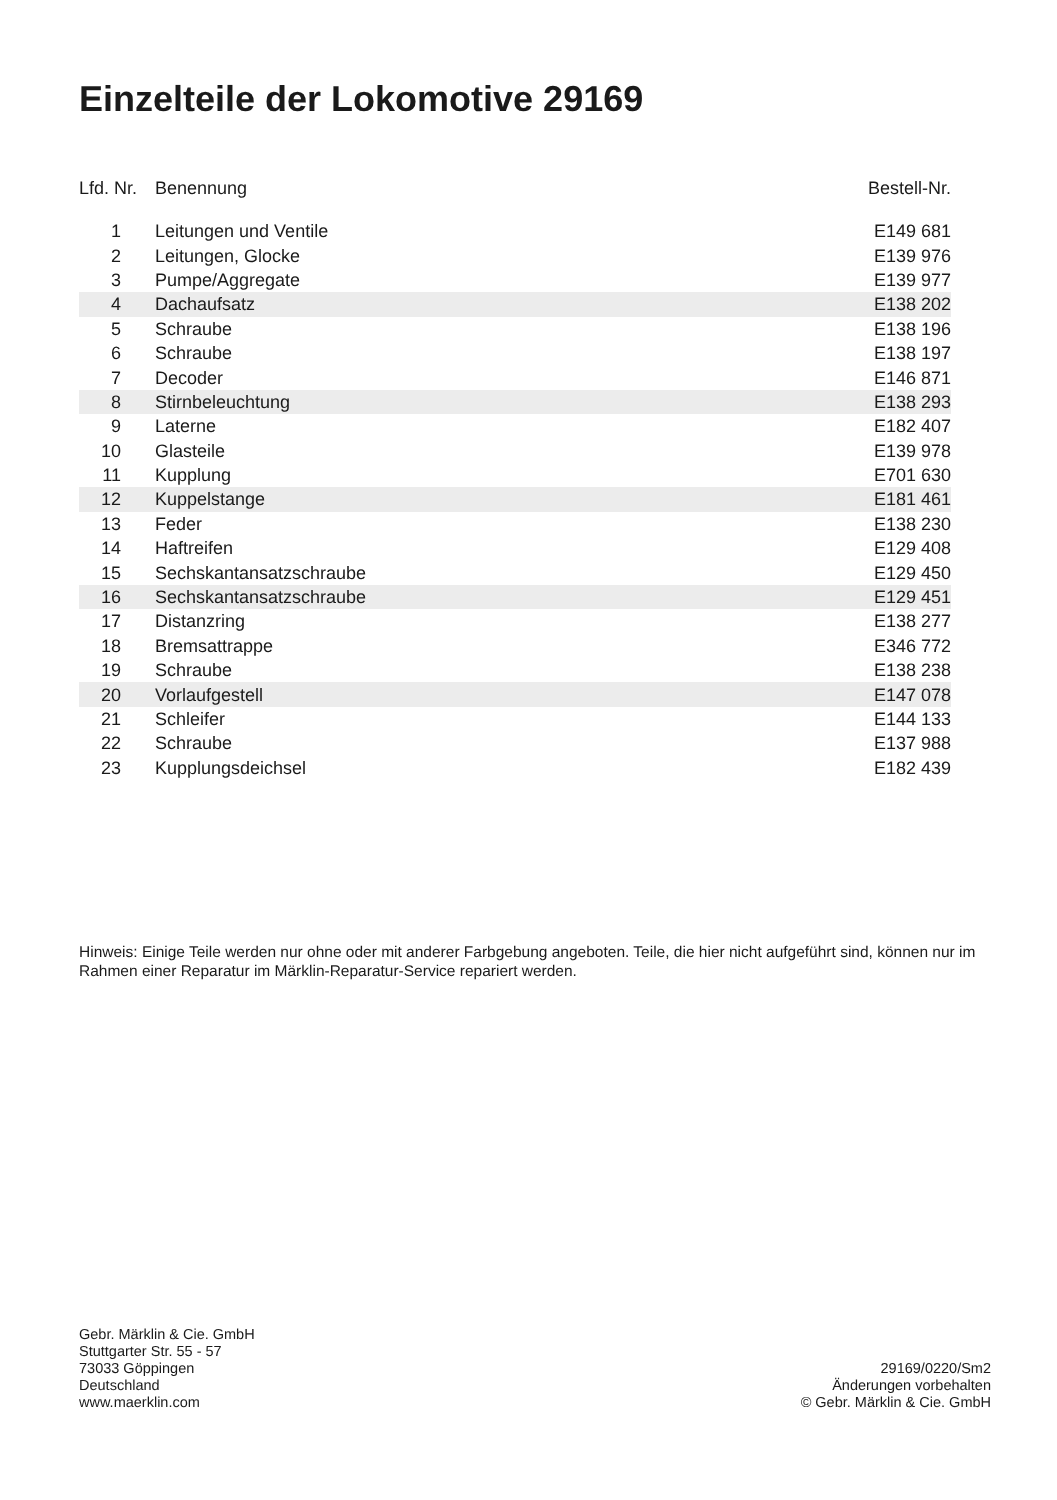Einzelteile der Lokomotive 29169
| Lfd. Nr. | Benennung | Bestell-Nr. |
| --- | --- | --- |
| 1 | Leitungen und Ventile | E149 681 |
| 2 | Leitungen, Glocke | E139 976 |
| 3 | Pumpe/Aggregate | E139 977 |
| 4 | Dachaufsatz | E138 202 |
| 5 | Schraube | E138 196 |
| 6 | Schraube | E138 197 |
| 7 | Decoder | E146 871 |
| 8 | Stirnbeleuchtung | E138 293 |
| 9 | Laterne | E182 407 |
| 10 | Glasteile | E139 978 |
| 11 | Kupplung | E701 630 |
| 12 | Kuppelstange | E181 461 |
| 13 | Feder | E138 230 |
| 14 | Haftreifen | E129 408 |
| 15 | Sechskantansatzschraube | E129 450 |
| 16 | Sechskantansatzschraube | E129 451 |
| 17 | Distanzring | E138 277 |
| 18 | Bremsattrappe | E346 772 |
| 19 | Schraube | E138 238 |
| 20 | Vorlaufgestell | E147 078 |
| 21 | Schleifer | E144 133 |
| 22 | Schraube | E137 988 |
| 23 | Kupplungsdeichsel | E182 439 |
Hinweis: Einige Teile werden nur ohne oder mit anderer Farbgebung angeboten. Teile, die hier nicht aufgeführt sind, können nur im Rahmen einer Reparatur im Märklin-Reparatur-Service repariert werden.
Gebr. Märklin & Cie. GmbH
Stuttgarter Str. 55 - 57
73033 Göppingen
Deutschland
www.maerklin.com
29169/0220/Sm2
Änderungen vorbehalten
© Gebr. Märklin & Cie. GmbH